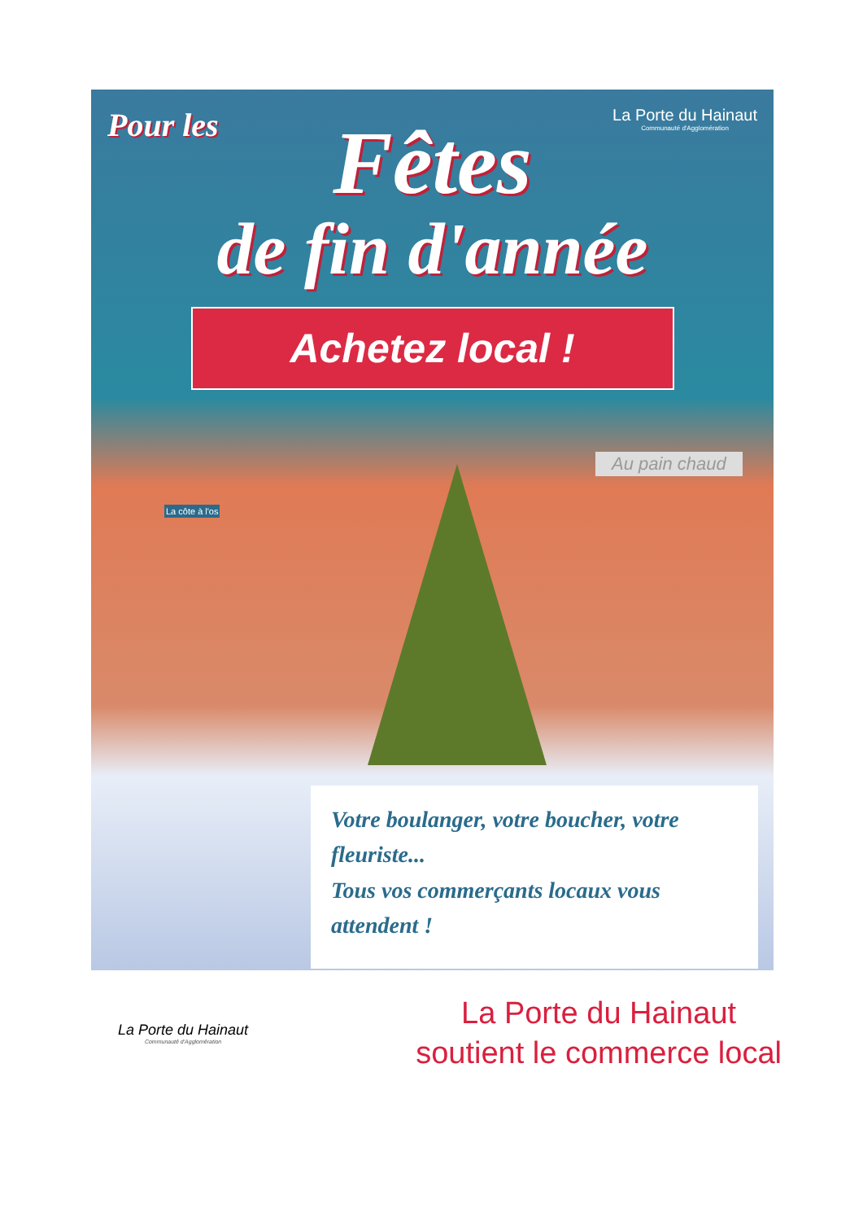Pour les
La Porte du Hainaut
Communauté d'Agglomération
Fêtes
de fin d'année
Achetez local !
La côte à l'os
Au pain chaud
Votre boulanger, votre boucher, votre fleuriste...
Tous vos commerçants locaux vous attendent !
La Porte du Hainaut
Communauté d'Agglomération
La Porte du Hainaut
soutient le commerce local